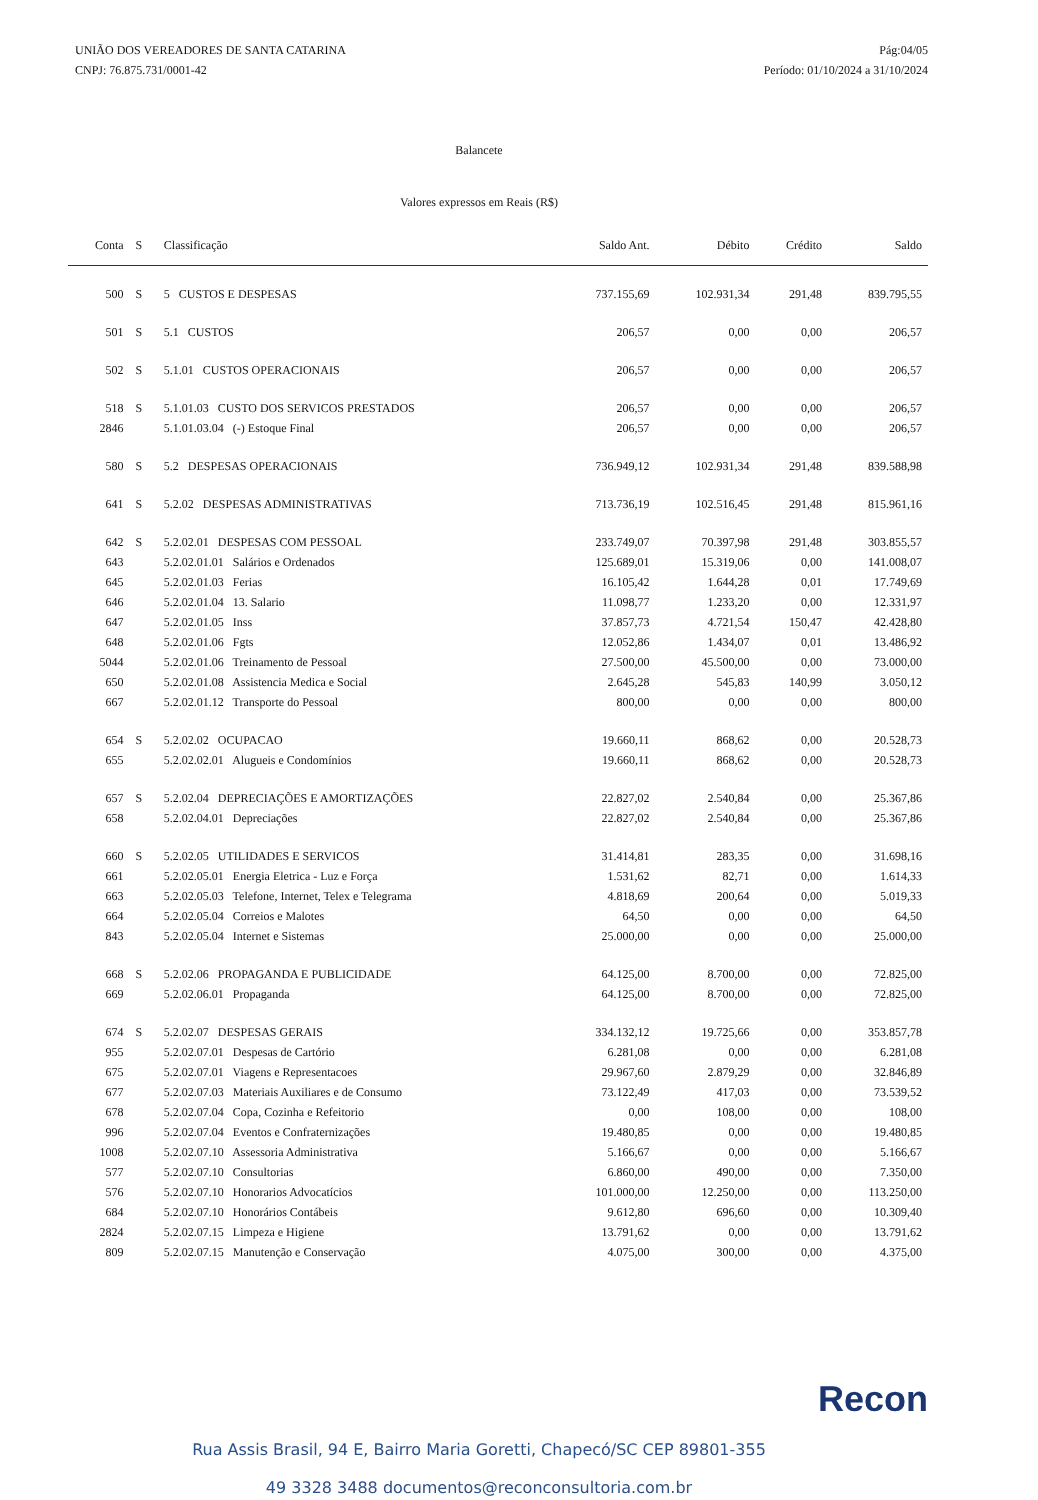UNIÃO DOS VEREADORES DE SANTA CATARINA
CNPJ: 76.875.731/0001-42
Pág:04/05
Período: 01/10/2024 a 31/10/2024
Balancete
Valores expressos em Reais (R$)
| Conta | S | Classificação | Saldo Ant. | Débito | Crédito | Saldo |
| --- | --- | --- | --- | --- | --- | --- |
| 500 | S | 5 CUSTOS E DESPESAS | 737.155,69 | 102.931,34 | 291,48 | 839.795,55 |
| 501 | S | 5.1 CUSTOS | 206,57 | 0,00 | 0,00 | 206,57 |
| 502 | S | 5.1.01 CUSTOS OPERACIONAIS | 206,57 | 0,00 | 0,00 | 206,57 |
| 518 | S | 5.1.01.03 CUSTO DOS SERVICOS PRESTADOS | 206,57 | 0,00 | 0,00 | 206,57 |
| 2846 | | 5.1.01.03.04 (-) Estoque Final | 206,57 | 0,00 | 0,00 | 206,57 |
| 580 | S | 5.2 DESPESAS OPERACIONAIS | 736.949,12 | 102.931,34 | 291,48 | 839.588,98 |
| 641 | S | 5.2.02 DESPESAS ADMINISTRATIVAS | 713.736,19 | 102.516,45 | 291,48 | 815.961,16 |
| 642 | S | 5.2.02.01 DESPESAS COM PESSOAL | 233.749,07 | 70.397,98 | 291,48 | 303.855,57 |
| 643 | | 5.2.02.01.01 Salários e Ordenados | 125.689,01 | 15.319,06 | 0,00 | 141.008,07 |
| 645 | | 5.2.02.01.03 Ferias | 16.105,42 | 1.644,28 | 0,01 | 17.749,69 |
| 646 | | 5.2.02.01.04 13. Salario | 11.098,77 | 1.233,20 | 0,00 | 12.331,97 |
| 647 | | 5.2.02.01.05 Inss | 37.857,73 | 4.721,54 | 150,47 | 42.428,80 |
| 648 | | 5.2.02.01.06 Fgts | 12.052,86 | 1.434,07 | 0,01 | 13.486,92 |
| 5044 | | 5.2.02.01.06 Treinamento de Pessoal | 27.500,00 | 45.500,00 | 0,00 | 73.000,00 |
| 650 | | 5.2.02.01.08 Assistencia Medica e Social | 2.645,28 | 545,83 | 140,99 | 3.050,12 |
| 667 | | 5.2.02.01.12 Transporte do Pessoal | 800,00 | 0,00 | 0,00 | 800,00 |
| 654 | S | 5.2.02.02 OCUPACAO | 19.660,11 | 868,62 | 0,00 | 20.528,73 |
| 655 | | 5.2.02.02.01 Alugueis e Condomínios | 19.660,11 | 868,62 | 0,00 | 20.528,73 |
| 657 | S | 5.2.02.04 DEPRECIAÇÕES E AMORTIZAÇÕES | 22.827,02 | 2.540,84 | 0,00 | 25.367,86 |
| 658 | | 5.2.02.04.01 Depreciações | 22.827,02 | 2.540,84 | 0,00 | 25.367,86 |
| 660 | S | 5.2.02.05 UTILIDADES E SERVICOS | 31.414,81 | 283,35 | 0,00 | 31.698,16 |
| 661 | | 5.2.02.05.01 Energia Eletrica - Luz e Força | 1.531,62 | 82,71 | 0,00 | 1.614,33 |
| 663 | | 5.2.02.05.03 Telefone, Internet, Telex e Telegrama | 4.818,69 | 200,64 | 0,00 | 5.019,33 |
| 664 | | 5.2.02.05.04 Correios e Malotes | 64,50 | 0,00 | 0,00 | 64,50 |
| 843 | | 5.2.02.05.04 Internet e Sistemas | 25.000,00 | 0,00 | 0,00 | 25.000,00 |
| 668 | S | 5.2.02.06 PROPAGANDA E PUBLICIDADE | 64.125,00 | 8.700,00 | 0,00 | 72.825,00 |
| 669 | | 5.2.02.06.01 Propaganda | 64.125,00 | 8.700,00 | 0,00 | 72.825,00 |
| 674 | S | 5.2.02.07 DESPESAS GERAIS | 334.132,12 | 19.725,66 | 0,00 | 353.857,78 |
| 955 | | 5.2.02.07.01 Despesas de Cartório | 6.281,08 | 0,00 | 0,00 | 6.281,08 |
| 675 | | 5.2.02.07.01 Viagens e Representacoes | 29.967,60 | 2.879,29 | 0,00 | 32.846,89 |
| 677 | | 5.2.02.07.03 Materiais Auxiliares e de Consumo | 73.122,49 | 417,03 | 0,00 | 73.539,52 |
| 678 | | 5.2.02.07.04 Copa, Cozinha e Refeitorio | 0,00 | 108,00 | 0,00 | 108,00 |
| 996 | | 5.2.02.07.04 Eventos e Confraternizações | 19.480,85 | 0,00 | 0,00 | 19.480,85 |
| 1008 | | 5.2.02.07.10 Assessoria Administrativa | 5.166,67 | 0,00 | 0,00 | 5.166,67 |
| 577 | | 5.2.02.07.10 Consultorias | 6.860,00 | 490,00 | 0,00 | 7.350,00 |
| 576 | | 5.2.02.07.10 Honorarios Advocatícios | 101.000,00 | 12.250,00 | 0,00 | 113.250,00 |
| 684 | | 5.2.02.07.10 Honorários Contábeis | 9.612,80 | 696,60 | 0,00 | 10.309,40 |
| 2824 | | 5.2.02.07.15 Limpeza e Higiene | 13.791,62 | 0,00 | 0,00 | 13.791,62 |
| 809 | | 5.2.02.07.15 Manutenção e Conservação | 4.075,00 | 300,00 | 0,00 | 4.375,00 |
Recon
Rua Assis Brasil, 94 E, Bairro Maria Goretti, Chapecó/SC CEP 89801-355
49 3328 3488 documentos@reconconsultoria.com.br